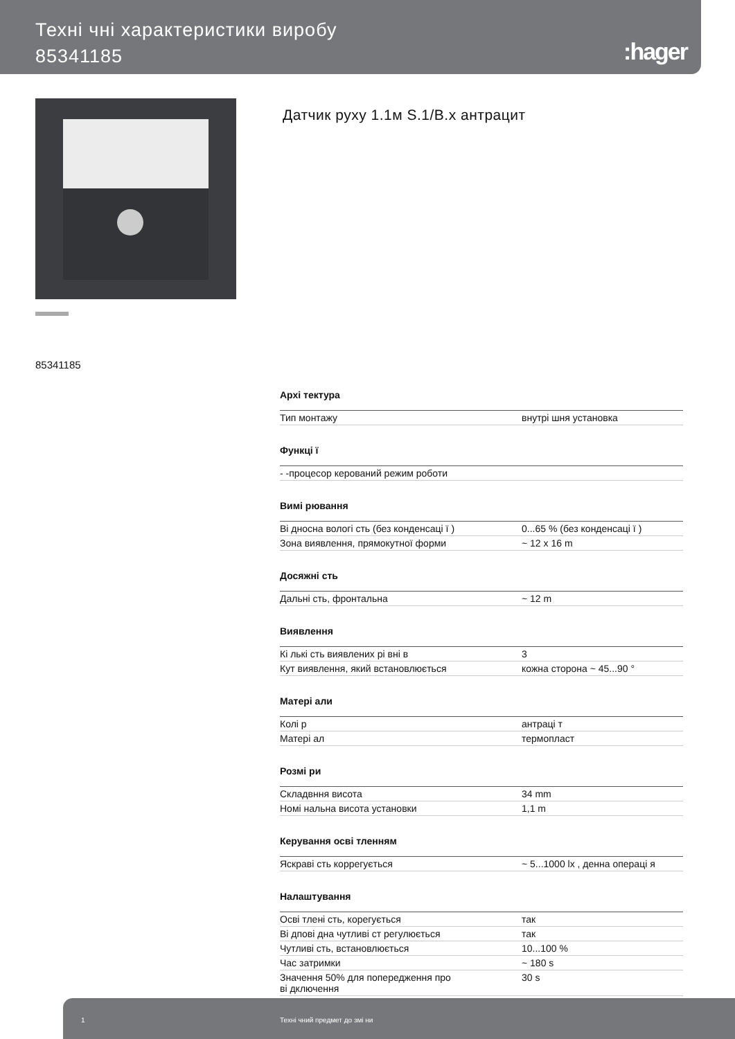Техні чні характеристики виробу
85341185
:hager
Датчик руху 1.1м S.1/B.x антрацит
85341185
| Архі тектура | |
| --- | --- |
| Тип монтажу | внутрі шня установка |
| Функці ї | |
| - -процесор керований режим роботи | |
| Вимі рювання | |
| Ві дносна вологі сть (без конденсаці ї ) | 0...65 % (без конденсаці ї ) |
| Зона виявлення, прямокутної форми | ~ 12 x 16 m |
| Досяжні сть | |
| Дальні сть, фронтальна | ~ 12 m |
| Виявлення | |
| Кі лькі сть виявлених рі вні в | 3 |
| Кут виявлення, який встановлюється | кожна сторона ~ 45...90 ° |
| Матері али | |
| Колі р | антраці т |
| Матері ал | термопласт |
| Розмі ри | |
| Складвння висота | 34 mm |
| Номі нальна висота установки | 1,1 m |
| Керування осві тленням | |
| Яскраві сть коррегується | ~ 5...1000 lx , денна операці я |
| Налаштування | |
| Осві тлені сть, корегується | так |
| Ві дпові дна чутливі ст регулюється | так |
| Чутливі сть, встановлюється | 10...100 % |
| Час затримки | ~ 180 s |
| Значення 50% для попередження про ві дключення | 30 s |
1 Техні чний предмет до змі ни